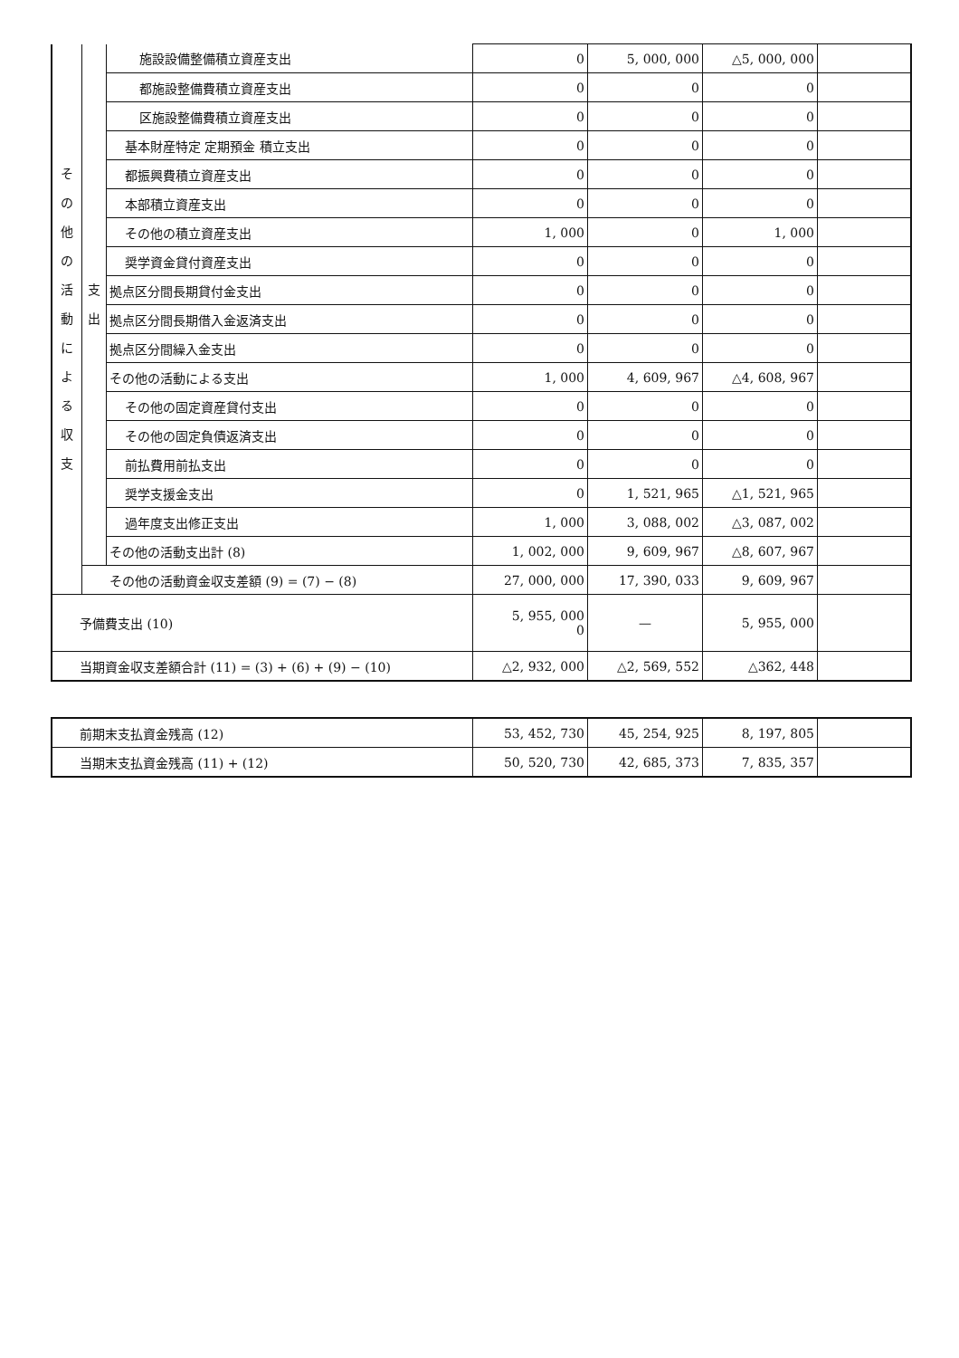| そ の 他 の 活 動 に よ る 収 支 | 支出 | 施設設備整備積立資産支出 | 0 | 5, 000, 000 | △5, 000, 000 | |
| | | 都施設整備費積立資産支出 | 0 | 0 | 0 | |
| | | 区施設整備費積立資産支出 | 0 | 0 | 0 | |
| | | 基本財産特定 定期預金 積立支出 | 0 | 0 | 0 | |
| | | 都振興費積立資産支出 | 0 | 0 | 0 | |
| | | 本部積立資産支出 | 0 | 0 | 0 | |
| | | その他の積立資産支出 | 1, 000 | 0 | 1, 000 | |
| | | 奨学資金貸付資産支出 | 0 | 0 | 0 | |
| | | 拠点区分間長期貸付金支出 | 0 | 0 | 0 | |
| | | 拠点区分間長期借入金返済支出 | 0 | 0 | 0 | |
| | | 拠点区分間繰入金支出 | 0 | 0 | 0 | |
| | | その他の活動による支出 | 1, 000 | 4, 609, 967 | △4, 608, 967 | |
| | | その他の固定資産貸付支出 | 0 | 0 | 0 | |
| | | その他の固定負債返済支出 | 0 | 0 | 0 | |
| | | 前払費用前払支出 | 0 | 0 | 0 | |
| | | 奨学支援金支出 | 0 | 1, 521, 965 | △1, 521, 965 | |
| | | 過年度支出修正支出 | 1, 000 | 3, 088, 002 | △3, 087, 002 | |
| | | その他の活動支出計 (8) | 1, 002, 000 | 9, 609, 967 | △8, 607, 967 | |
| | その他の活動資金収支差額 (9) = (7) − (8) | | 27, 000, 000 | 17, 390, 033 | 9, 609, 967 | |
| 予備費支出 (10) | | | 5, 955, 000 0 | — | 5, 955, 000 | |
| 当期資金収支差額合計 (11) = (3) + (6) + (9) − (10) | | | △2, 932, 000 | △2, 569, 552 | △362, 448 | |
| 前期末支払資金残高 (12) | 53, 452, 730 | 45, 254, 925 | 8, 197, 805 | |
| 当期末支払資金残高 (11) + (12) | 50, 520, 730 | 42, 685, 373 | 7, 835, 357 | |